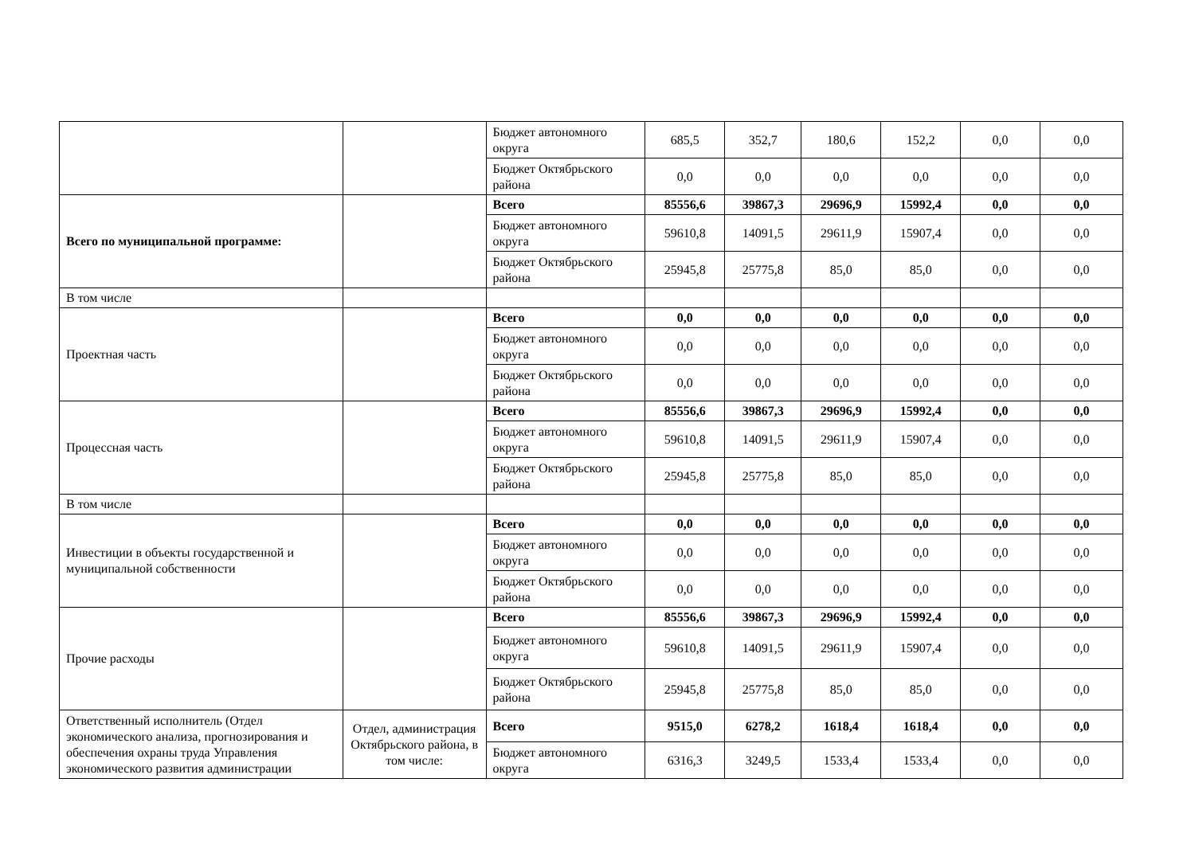| | | Бюджет автономного округа | 685,5 | 352,7 | 180,6 | 152,2 | 0,0 | 0,0 |
| | | Бюджет Октябрьского района | 0,0 | 0,0 | 0,0 | 0,0 | 0,0 | 0,0 |
| Всего по муниципальной программе: | | Всего | 85556,6 | 39867,3 | 29696,9 | 15992,4 | 0,0 | 0,0 |
| | | Бюджет автономного округа | 59610,8 | 14091,5 | 29611,9 | 15907,4 | 0,0 | 0,0 |
| | | Бюджет Октябрьского района | 25945,8 | 25775,8 | 85,0 | 85,0 | 0,0 | 0,0 |
| В том числе | | | | | | | | |
| Проектная часть | | Всего | 0,0 | 0,0 | 0,0 | 0,0 | 0,0 | 0,0 |
| | | Бюджет автономного округа | 0,0 | 0,0 | 0,0 | 0,0 | 0,0 | 0,0 |
| | | Бюджет Октябрьского района | 0,0 | 0,0 | 0,0 | 0,0 | 0,0 | 0,0 |
| Процессная часть | | Всего | 85556,6 | 39867,3 | 29696,9 | 15992,4 | 0,0 | 0,0 |
| | | Бюджет автономного округа | 59610,8 | 14091,5 | 29611,9 | 15907,4 | 0,0 | 0,0 |
| | | Бюджет Октябрьского района | 25945,8 | 25775,8 | 85,0 | 85,0 | 0,0 | 0,0 |
| В том числе | | | | | | | | |
| Инвестиции в объекты государственной и муниципальной собственности | | Всего | 0,0 | 0,0 | 0,0 | 0,0 | 0,0 | 0,0 |
| | | Бюджет автономного округа | 0,0 | 0,0 | 0,0 | 0,0 | 0,0 | 0,0 |
| | | Бюджет Октябрьского района | 0,0 | 0,0 | 0,0 | 0,0 | 0,0 | 0,0 |
| Прочие расходы | | Всего | 85556,6 | 39867,3 | 29696,9 | 15992,4 | 0,0 | 0,0 |
| | | Бюджет автономного округа | 59610,8 | 14091,5 | 29611,9 | 15907,4 | 0,0 | 0,0 |
| | | Бюджет Октябрьского района | 25945,8 | 25775,8 | 85,0 | 85,0 | 0,0 | 0,0 |
| Ответственный исполнитель (Отдел экономического анализа, прогнозирования и обеспечения охраны труда Управления экономического развития администрации | Отдел, администрация Октябрьского района, в том числе: | Всего | 9515,0 | 6278,2 | 1618,4 | 1618,4 | 0,0 | 0,0 |
| | | Бюджет автономного округа | 6316,3 | 3249,5 | 1533,4 | 1533,4 | 0,0 | 0,0 |